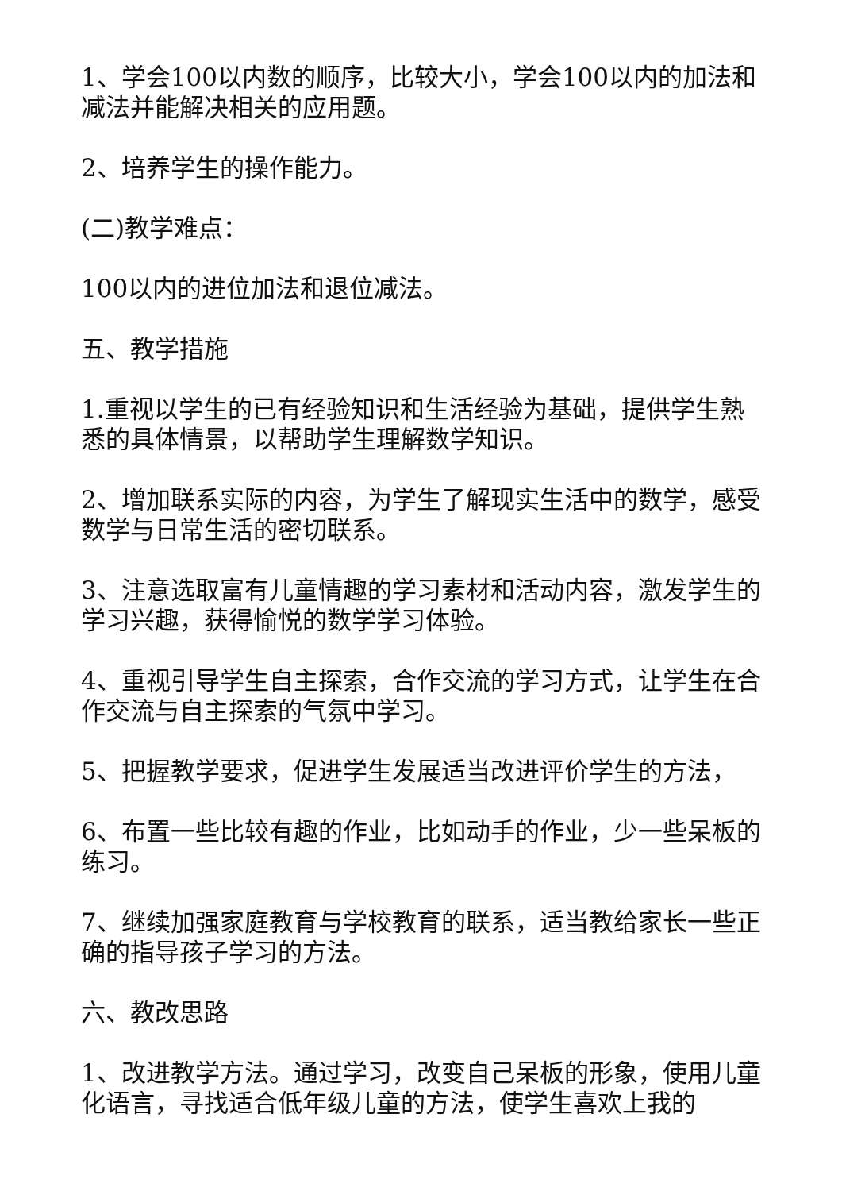1、学会100以内数的顺序，比较大小，学会100以内的加法和减法并能解决相关的应用题。
2、培养学生的操作能力。
(二)教学难点：
100以内的进位加法和退位减法。
五、教学措施
1.重视以学生的已有经验知识和生活经验为基础，提供学生熟悉的具体情景，以帮助学生理解数学知识。
2、增加联系实际的内容，为学生了解现实生活中的数学，感受数学与日常生活的密切联系。
3、注意选取富有儿童情趣的学习素材和活动内容，激发学生的学习兴趣，获得愉悦的数学学习体验。
4、重视引导学生自主探索，合作交流的学习方式，让学生在合作交流与自主探索的气氛中学习。
5、把握教学要求，促进学生发展适当改进评价学生的方法，
6、布置一些比较有趣的作业，比如动手的作业，少一些呆板的练习。
7、继续加强家庭教育与学校教育的联系，适当教给家长一些正确的指导孩子学习的方法。
六、教改思路
1、改进教学方法。通过学习，改变自己呆板的形象，使用儿童化语言，寻找适合低年级儿童的方法，使学生喜欢上我的